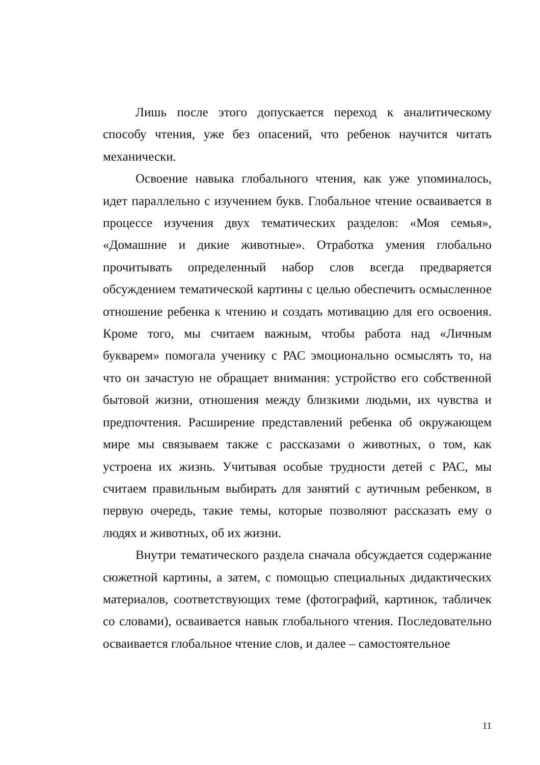Лишь после этого допускается переход к аналитическому способу чтения, уже без опасений, что ребенок научится читать механически.
Освоение навыка глобального чтения, как уже упоминалось, идет параллельно с изучением букв. Глобальное чтение осваивается в процессе изучения двух тематических разделов: «Моя семья», «Домашние и дикие животные». Отработка умения глобально прочитывать определенный набор слов всегда предваряется обсуждением тематической картины с целью обеспечить осмысленное отношение ребенка к чтению и создать мотивацию для его освоения. Кроме того, мы считаем важным, чтобы работа над «Личным букварем» помогала ученику с РАС эмоционально осмыслять то, на что он зачастую не обращает внимания: устройство его собственной бытовой жизни, отношения между близкими людьми, их чувства и предпочтения. Расширение представлений ребенка об окружающем мире мы связываем также с рассказами о животных, о том, как устроена их жизнь. Учитывая особые трудности детей с РАС, мы считаем правильным выбирать для занятий с аутичным ребенком, в первую очередь, такие темы, которые позволяют рассказать ему о людях и животных, об их жизни.
Внутри тематического раздела сначала обсуждается содержание сюжетной картины, а затем, с помощью специальных дидактических материалов, соответствующих теме (фотографий, картинок, табличек со словами), осваивается навык глобального чтения. Последовательно осваивается глобальное чтение слов, и далее – самостоятельное
11